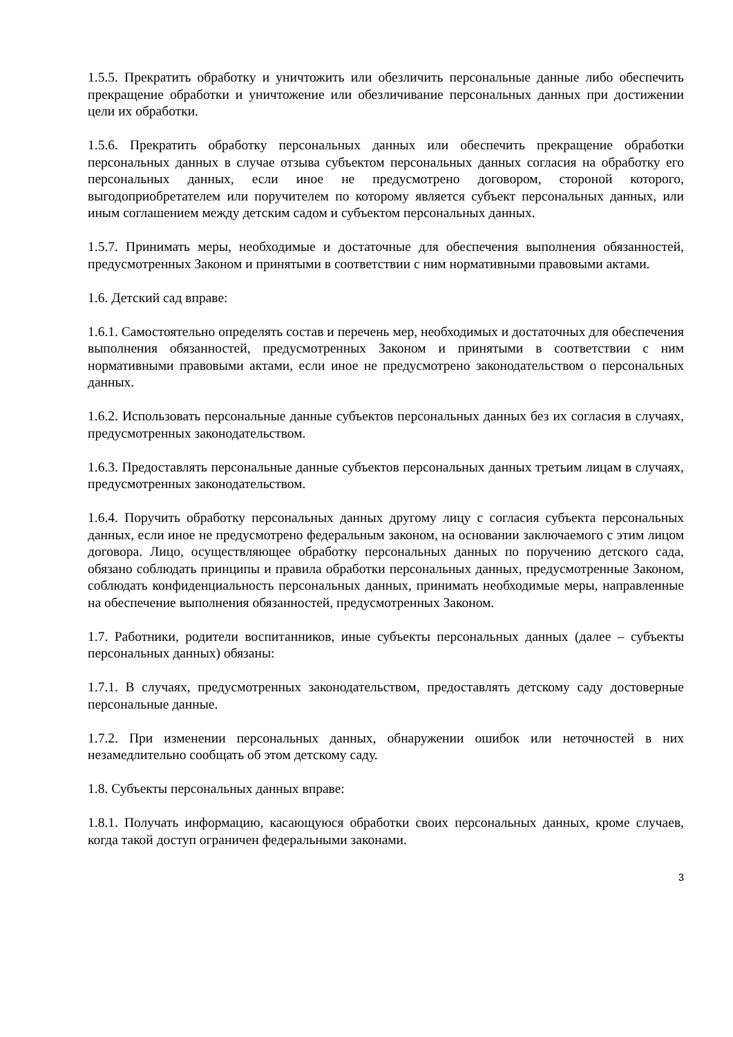1.5.5. Прекратить обработку и уничтожить или обезличить персональные данные либо обеспечить прекращение обработки и уничтожение или обезличивание персональных данных при достижении цели их обработки.
1.5.6. Прекратить обработку персональных данных или обеспечить прекращение обработки персональных данных в случае отзыва субъектом персональных данных согласия на обработку его персональных данных, если иное не предусмотрено договором, стороной которого, выгодоприобретателем или поручителем по которому является субъект персональных данных, или иным соглашением между детским садом и субъектом персональных данных.
1.5.7. Принимать меры, необходимые и достаточные для обеспечения выполнения обязанностей, предусмотренных Законом и принятыми в соответствии с ним нормативными правовыми актами.
1.6. Детский сад вправе:
1.6.1. Самостоятельно определять состав и перечень мер, необходимых и достаточных для обеспечения выполнения обязанностей, предусмотренных Законом и принятыми в соответствии с ним нормативными правовыми актами, если иное не предусмотрено законодательством о персональных данных.
1.6.2. Использовать персональные данные субъектов персональных данных без их согласия в случаях, предусмотренных законодательством.
1.6.3. Предоставлять персональные данные субъектов персональных данных третьим лицам в случаях, предусмотренных законодательством.
1.6.4. Поручить обработку персональных данных другому лицу с согласия субъекта персональных данных, если иное не предусмотрено федеральным законом, на основании заключаемого с этим лицом договора. Лицо, осуществляющее обработку персональных данных по поручению детского сада, обязано соблюдать принципы и правила обработки персональных данных, предусмотренные Законом, соблюдать конфиденциальность персональных данных, принимать необходимые меры, направленные на обеспечение выполнения обязанностей, предусмотренных Законом.
1.7. Работники, родители воспитанников, иные субъекты персональных данных (далее – субъекты персональных данных) обязаны:
1.7.1. В случаях, предусмотренных законодательством, предоставлять детскому саду достоверные персональные данные.
1.7.2. При изменении персональных данных, обнаружении ошибок или неточностей в них незамедлительно сообщать об этом детскому саду.
1.8. Субъекты персональных данных вправе:
1.8.1. Получать информацию, касающуюся обработки своих персональных данных, кроме случаев, когда такой доступ ограничен федеральными законами.
3